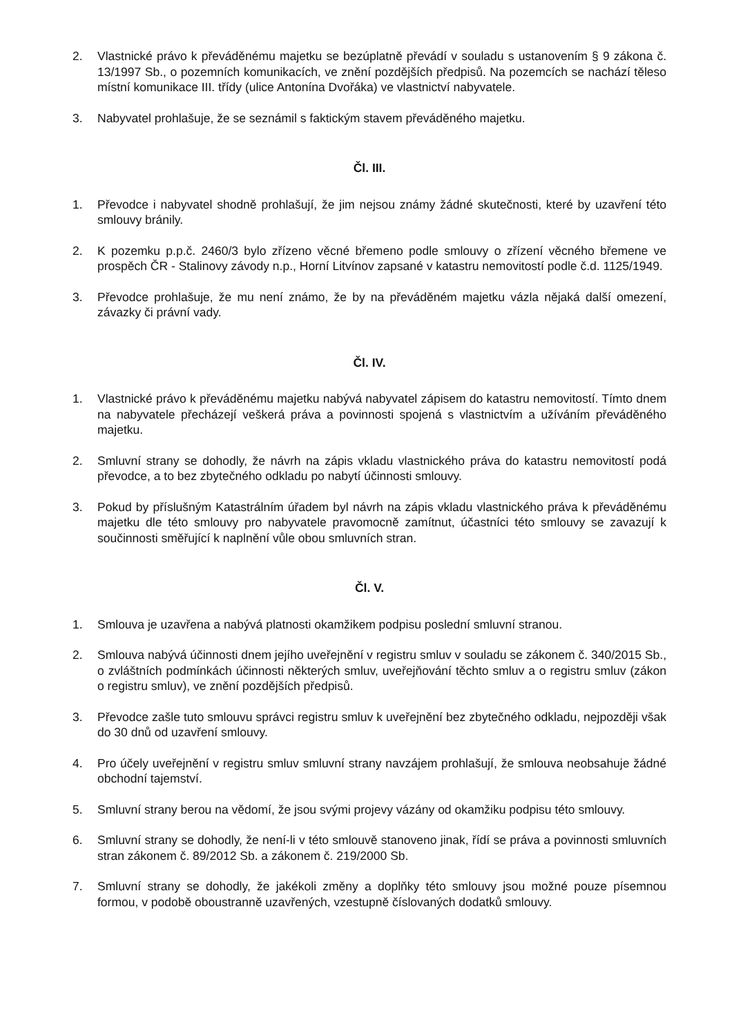2. Vlastnické právo k převáděnému majetku se bezúplatně převádí v souladu s ustanovením § 9 zákona č. 13/1997 Sb., o pozemních komunikacích, ve znění pozdějších předpisů. Na pozemcích se nachází těleso místní komunikace III. třídy (ulice Antonína Dvořáka) ve vlastnictví nabyvatele.
3. Nabyvatel prohlašuje, že se seznámil s faktickým stavem převáděného majetku.
Čl. III.
1. Převodce i nabyvatel shodně prohlašují, že jim nejsou známy žádné skutečnosti, které by uzavření této smlouvy bránily.
2. K pozemku p.p.č. 2460/3 bylo zřízeno věcné břemeno podle smlouvy o zřízení věcného břemene ve prospěch ČR - Stalinovy závody n.p., Horní Litvínov zapsané v katastru nemovitostí podle č.d. 1125/1949.
3. Převodce prohlašuje, že mu není známo, že by na převáděném majetku vázla nějaká další omezení, závazky či právní vady.
Čl. IV.
1. Vlastnické právo k převáděnému majetku nabývá nabyvatel zápisem do katastru nemovitostí. Tímto dnem na nabyvatele přecházejí veškerá práva a povinnosti spojená s vlastnictvím a užíváním převáděného majetku.
2. Smluvní strany se dohodly, že návrh na zápis vkladu vlastnického práva do katastru nemovitostí podá převodce, a to bez zbytečného odkladu po nabytí účinnosti smlouvy.
3. Pokud by příslušným Katastrálním úřadem byl návrh na zápis vkladu vlastnického práva k převáděnému majetku dle této smlouvy pro nabyvatele pravomocně zamítnut, účastníci této smlouvy se zavazují k součinnosti směřující k naplnění vůle obou smluvních stran.
Čl. V.
1. Smlouva je uzavřena a nabývá platnosti okamžikem podpisu poslední smluvní stranou.
2. Smlouva nabývá účinnosti dnem jejího uveřejnění v registru smluv v souladu se zákonem č. 340/2015 Sb., o zvláštních podmínkách účinnosti některých smluv, uveřejňování těchto smluv a o registru smluv (zákon o registru smluv), ve znění pozdějších předpisů.
3. Převodce zašle tuto smlouvu správci registru smluv k uveřejnění bez zbytečného odkladu, nejpozději však do 30 dnů od uzavření smlouvy.
4. Pro účely uveřejnění v registru smluv smluvní strany navzájem prohlašují, že smlouva neobsahuje žádné obchodní tajemství.
5. Smluvní strany berou na vědomí, že jsou svými projevy vázány od okamžiku podpisu této smlouvy.
6. Smluvní strany se dohodly, že není-li v této smlouvě stanoveno jinak, řídí se práva a povinnosti smluvních stran zákonem č. 89/2012 Sb. a zákonem č. 219/2000 Sb.
7. Smluvní strany se dohodly, že jakékoli změny a doplňky této smlouvy jsou možné pouze písemnou formou, v podobě oboustranně uzavřených, vzestupně číslovaných dodatků smlouvy.